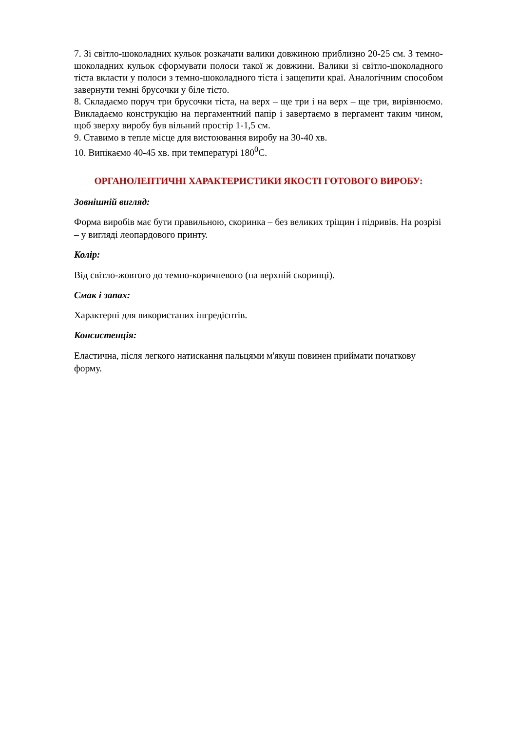7. Зі світло-шоколадних кульок розкачати валики довжиною приблизно 20-25 см. З темно-шоколадних кульок сформувати полоси такої ж довжини. Валики зі світло-шоколадного тіста вкласти у полоси з темно-шоколадного тіста і защепити краї. Аналогічним способом завернути темні брусочки у біле тісто.
8. Складаємо поруч три брусочки тіста, на верх – ще три і на верх – ще три, вирівнюємо. Викладаємо конструкцію на пергаментний папір і завертаємо в пергамент таким чином, щоб зверху виробу був вільний простір 1-1,5 см.
9. Ставимо в тепле місце для вистоювання виробу на 30-40 хв.
10. Випікаємо 40-45 хв. при температурі 180<sup>0</sup>С.
ОРГАНОЛЕПТИЧНІ ХАРАКТЕРИСТИКИ ЯКОСТІ ГОТОВОГО ВИРОБУ:
Зовнішній вигляд:
Форма виробів має бути правильною, скоринка – без великих тріщин і підривів. На розрізі – у вигляді леопардового принту.
Колір:
Від світло-жовтого до темно-коричневого (на верхній скоринці).
Смак і запах:
Характерні для використаних інгредієнтів.
Консистенція:
Еластична, після легкого натискання пальцями м'якуш повинен приймати початкову форму.